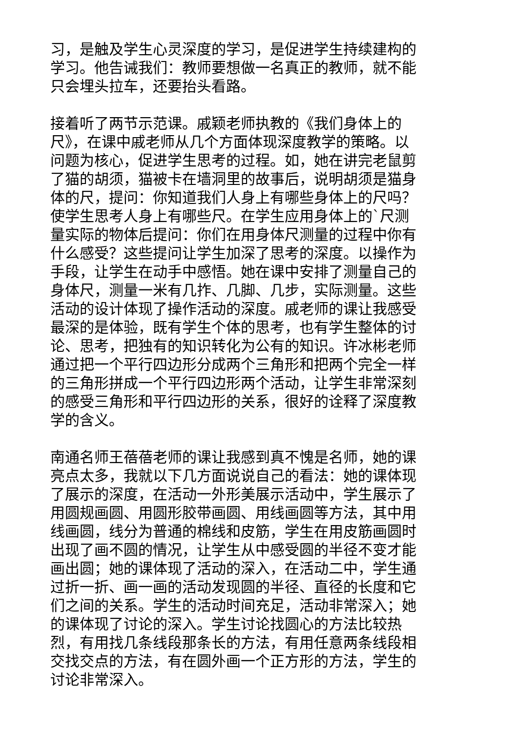习，是触及学生心灵深度的学习，是促进学生持续建构的学习。他告诫我们：教师要想做一名真正的教师，就不能只会埋头拉车，还要抬头看路。
接着听了两节示范课。戚颖老师执教的《我们身体上的尺》，在课中戚老师从几个方面体现深度教学的策略。以问题为核心，促进学生思考的过程。如，她在讲完老鼠剪了猫的胡须，猫被卡在墙洞里的故事后，说明胡须是猫身体的尺，提问：你知道我们人身上有哪些身体上的尺吗？使学生思考人身上有哪些尺。在学生应用身体上的`尺测量实际的物体后提问：你们在用身体尺测量的过程中你有什么感受？这些提问让学生加深了思考的深度。以操作为手段，让学生在动手中感悟。她在课中安排了测量自己的身体尺，测量一米有几拃、几脚、几步，实际测量。这些活动的设计体现了操作活动的深度。戚老师的课让我感受最深的是体验，既有学生个体的思考，也有学生整体的讨论、思考，把独有的知识转化为公有的知识。许冰彬老师通过把一个平行四边形分成两个三角形和把两个完全一样的三角形拼成一个平行四边形两个活动，让学生非常深刻的感受三角形和平行四边形的关系，很好的诠释了深度教学的含义。
南通名师王蓓蓓老师的课让我感到真不愧是名师，她的课亮点太多，我就以下几方面说说自己的看法：她的课体现了展示的深度，在活动一外形美展示活动中，学生展示了用圆规画圆、用圆形胶带画圆、用线画圆等方法，其中用线画圆，线分为普通的棉线和皮筋，学生在用皮筋画圆时出现了画不圆的情况，让学生从中感受圆的半径不变才能画出圆；她的课体现了活动的深入，在活动二中，学生通过折一折、画一画的活动发现圆的半径、直径的长度和它们之间的关系。学生的活动时间充足，活动非常深入；她的课体现了讨论的深入。学生讨论找圆心的方法比较热烈，有用找几条线段那条长的方法，有用任意两条线段相交找交点的方法，有在圆外画一个正方形的方法，学生的讨论非常深入。